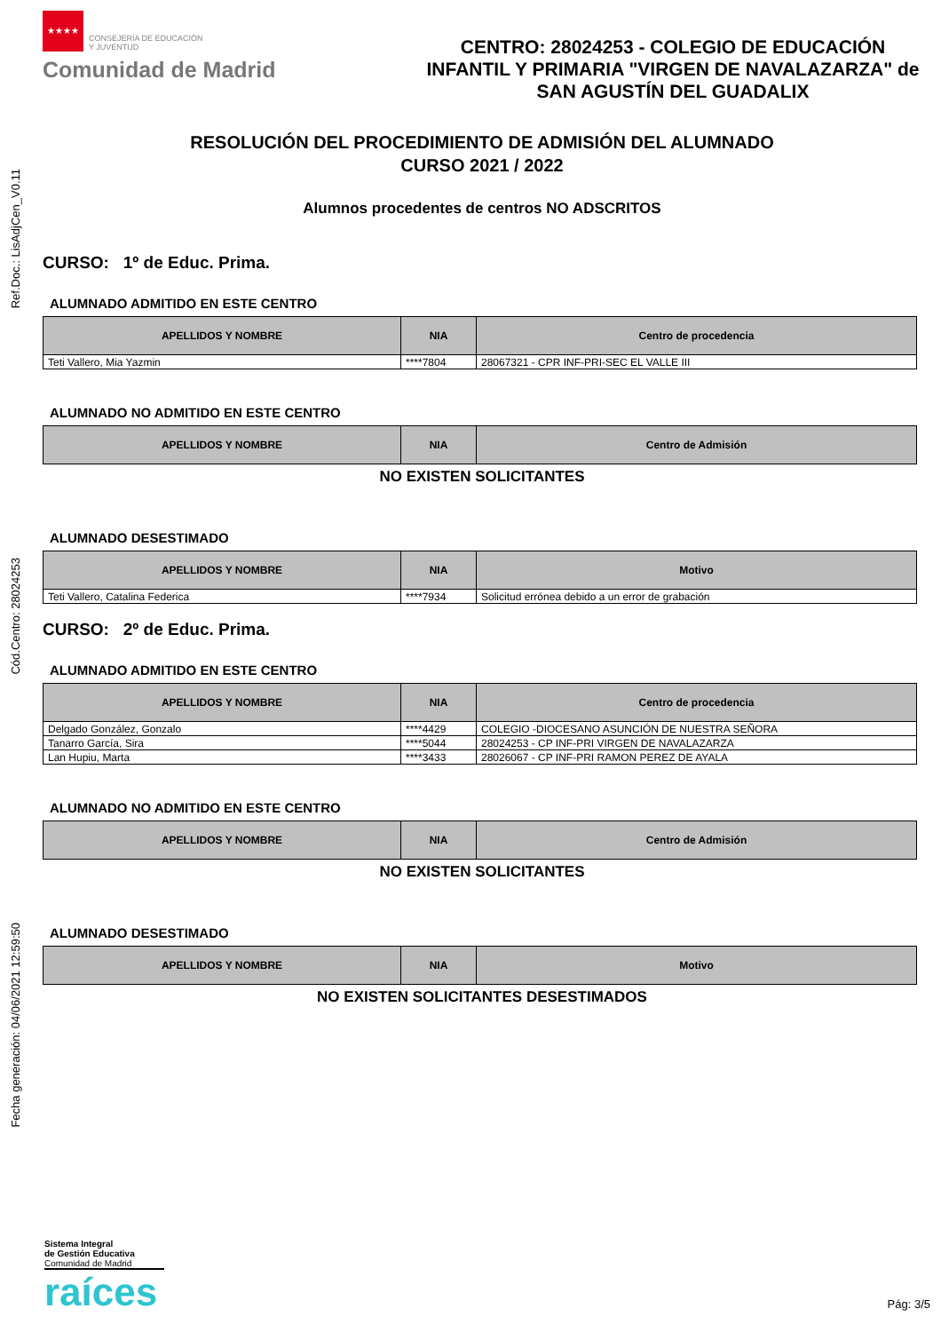Ref.Doc.: LisAdjCen_V0.11
Cód.Centro: 28024253
Fecha generación: 04/06/2021 12:59:50
★★★★ CONSEJERÍA DE EDUCACIÓN
Y JUVENTUD
Comunidad de Madrid
CENTRO: 28024253 - COLEGIO DE EDUCACIÓN INFANTIL Y PRIMARIA "VIRGEN DE NAVALAZARZA" de SAN AGUSTÍN DEL GUADALIX
RESOLUCIÓN DEL PROCEDIMIENTO DE ADMISIÓN DEL ALUMNADO
CURSO 2021 / 2022
Alumnos procedentes de centros NO ADSCRITOS
CURSO: 1º de Educ. Prima.
ALUMNADO ADMITIDO EN ESTE CENTRO
| APELLIDOS Y NOMBRE | NIA | Centro de procedencia |
| --- | --- | --- |
| Teti Vallero, Mia Yazmin | ****7804 | 28067321 - CPR INF-PRI-SEC EL VALLE III |
ALUMNADO NO ADMITIDO EN ESTE CENTRO
| APELLIDOS Y NOMBRE | NIA | Centro de Admisión |
| --- | --- | --- |
NO EXISTEN SOLICITANTES
ALUMNADO DESESTIMADO
| APELLIDOS Y NOMBRE | NIA | Motivo |
| --- | --- | --- |
| Teti Vallero, Catalina Federica | ****7934 | Solicitud errónea debido a un error de grabación |
CURSO: 2º de Educ. Prima.
ALUMNADO ADMITIDO EN ESTE CENTRO
| APELLIDOS Y NOMBRE | NIA | Centro de procedencia |
| --- | --- | --- |
| Delgado González, Gonzalo | ****4429 | COLEGIO -DIOCESANO ASUNCIÓN DE NUESTRA SEÑORA |
| Tanarro García, Sira | ****5044 | 28024253 - CP INF-PRI VIRGEN DE NAVALAZARZA |
| Lan Hupiu, Marta | ****3433 | 28026067 - CP INF-PRI RAMON PEREZ DE AYALA |
ALUMNADO NO ADMITIDO EN ESTE CENTRO
| APELLIDOS Y NOMBRE | NIA | Centro de Admisión |
| --- | --- | --- |
NO EXISTEN SOLICITANTES
ALUMNADO DESESTIMADO
| APELLIDOS Y NOMBRE | NIA | Motivo |
| --- | --- | --- |
NO EXISTEN SOLICITANTES DESESTIMADOS
Sistema Integral
de Gestión Educativa
Comunidad de Madrid
raíces
Pág: 3/5